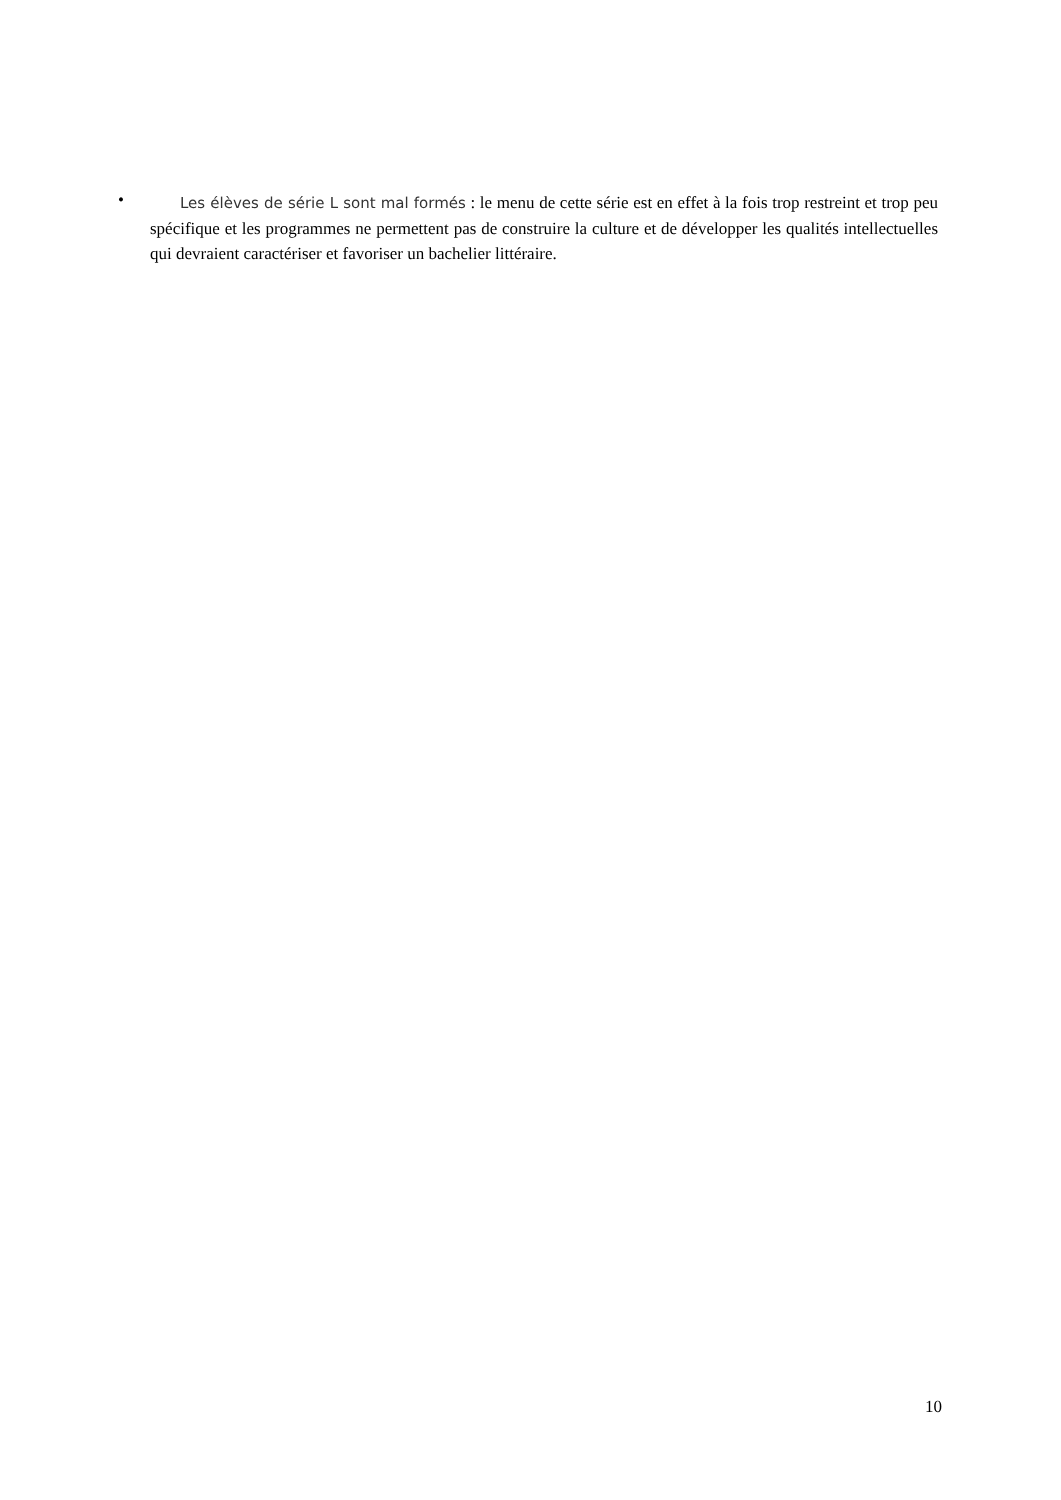•
Les élèves de série L sont mal formés : le menu de cette série est en effet à la fois trop restreint et trop peu spécifique et les programmes ne permettent pas de construire la culture et de développer les qualités intellectuelles qui devraient caractériser et favoriser un bachelier littéraire.
10